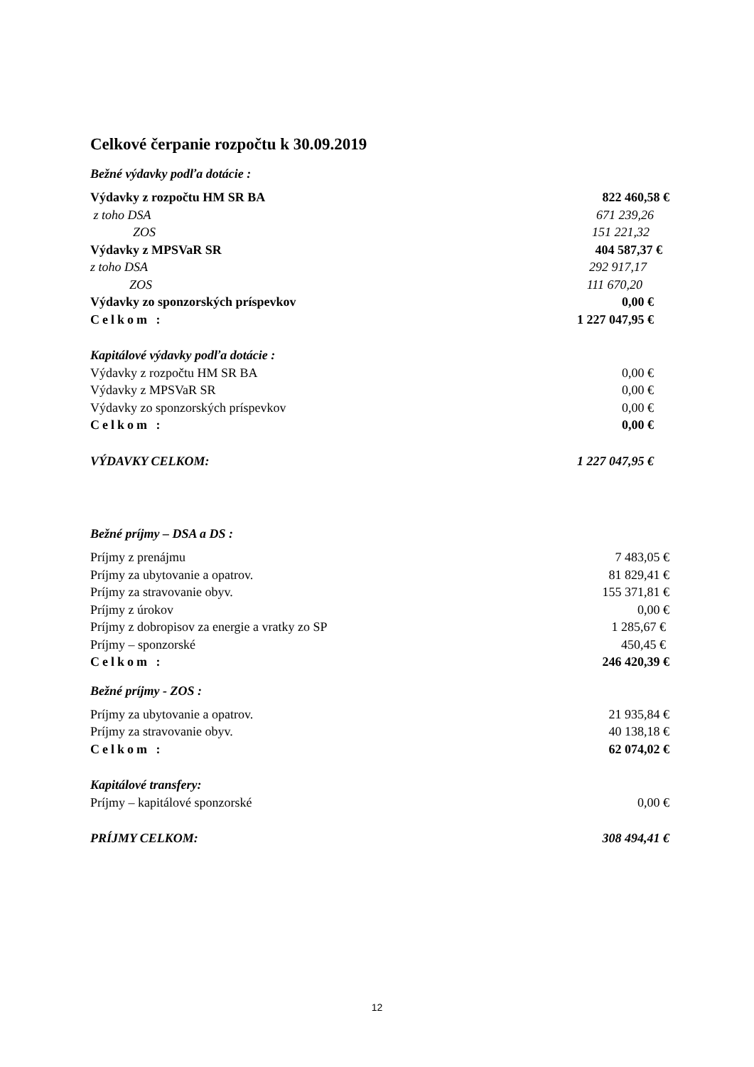Celkové čerpanie rozpočtu k 30.09.2019
Bežné výdavky podľa dotácie :
| Výdavky z rozpočtu HM SR BA | 822 460,58 € |
| z toho DSA | 671 239,26 |
| ZOS | 151 221,32 |
| Výdavky z MPSVaR SR | 404 587,37 € |
| z toho DSA | 292 917,17 |
| ZOS | 111 670,20 |
| Výdavky zo sponzorských príspevkov | 0,00 € |
| Celkom : | 1 227 047,95 € |
| Kapitálové výdavky podľa dotácie : | |
| Výdavky z rozpočtu HM SR BA | 0,00 € |
| Výdavky z MPSVaR SR | 0,00 € |
| Výdavky zo sponzorských príspevkov | 0,00 € |
| Celkom : | 0,00 € |
| VÝDAVKY CELKOM: | 1 227 047,95 € |
Bežné príjmy – DSA a DS :
| Príjmy z prenájmu | 7 483,05 € |
| Príjmy za ubytovanie a opatrov. | 81 829,41 € |
| Príjmy za stravovanie obyv. | 155 371,81 € |
| Príjmy z úrokov | 0,00 € |
| Príjmy z dobropisov za energie a vratky zo SP | 1 285,67 € |
| Príjmy – sponzorské | 450,45 € |
| Celkom : | 246 420,39 € |
Bežné príjmy - ZOS :
| Príjmy za ubytovanie a opatrov. | 21 935,84 € |
| Príjmy za stravovanie obyv. | 40 138,18 € |
| Celkom : | 62 074,02 € |
| Kapitálové transfery: | |
| Príjmy – kapitálové sponzorské | 0,00 € |
| PRÍJMY CELKOM: | 308 494,41 € |
12